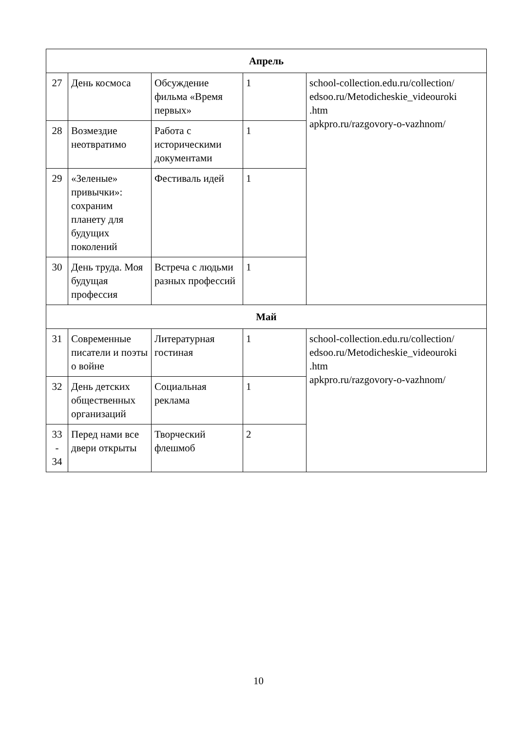| Апрель | | | | |
| 27 | День космоса | Обсуждение фильма «Время первых» | 1 | school-collection.edu.ru/collection/ edsoo.ru/Metodicheskie_videouroki .htm apkpro.ru/razgovory-o-vazhnom/ |
| 28 | Возмездие неотвратимо | Работа с историческими документами | 1 | |
| 29 | «Зеленые» привычки»: сохраним планету для будущих поколений | Фестиваль идей | 1 | |
| 30 | День труда. Моя будущая профессия | Встреча с людьми разных профессий | 1 | |
| Май | | | | |
| 31 | Современные писатели и поэты о войне | Литературная гостиная | 1 | school-collection.edu.ru/collection/ edsoo.ru/Metodicheskie_videouroki .htm apkpro.ru/razgovory-o-vazhnom/ |
| 32 | День детских общественных организаций | Социальная реклама | 1 | |
| 33 - 34 | Перед нами все двери открыты | Творческий флешмоб | 2 | |
10